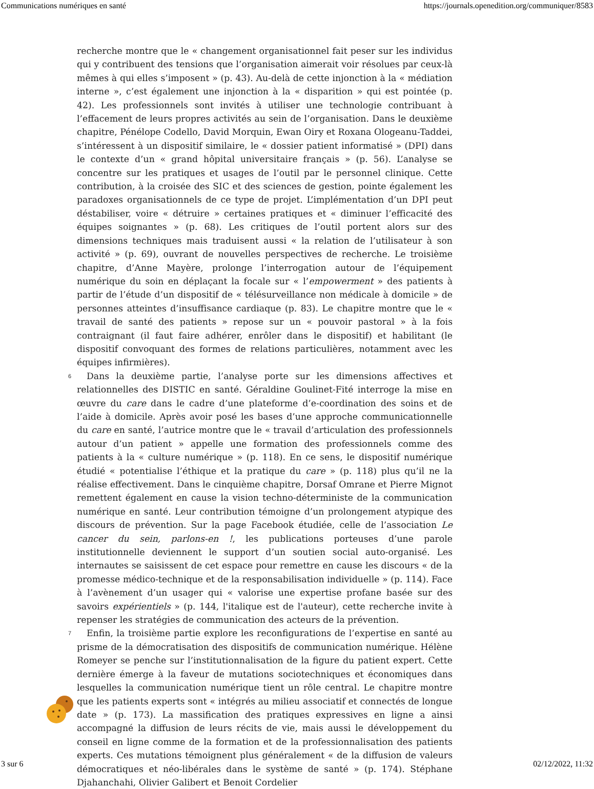Communications numériques en santé https://journals.openedition.org/communiquer/8583
recherche montre que le « changement organisationnel fait peser sur les individus qui y contribuent des tensions que l’organisation aimerait voir résolues par ceux-là mêmes à qui elles s’imposent » (p. 43). Au-delà de cette injonction à la « médiation interne », c’est également une injonction à la « disparition » qui est pointée (p. 42). Les professionnels sont invités à utiliser une technologie contribuant à l’effacement de leurs propres activités au sein de l’organisation. Dans le deuxième chapitre, Pénélope Codello, David Morquin, Ewan Oiry et Roxana Ologeanu-Taddei, s’intéressent à un dispositif similaire, le « dossier patient informatisé » (DPI) dans le contexte d’un « grand hôpital universitaire français » (p. 56). L’analyse se concentre sur les pratiques et usages de l’outil par le personnel clinique. Cette contribution, à la croisée des SIC et des sciences de gestion, pointe également les paradoxes organisationnels de ce type de projet. L’implémentation d’un DPI peut déstabiliser, voire « détruire » certaines pratiques et « diminuer l’efficacité des équipes soignantes » (p. 68). Les critiques de l’outil portent alors sur des dimensions techniques mais traduisent aussi « la relation de l’utilisateur à son activité » (p. 69), ouvrant de nouvelles perspectives de recherche. Le troisième chapitre, d’Anne Mayère, prolonge l’interrogation autour de l’équipement numérique du soin en déplaçant la focale sur « l’empowerment » des patients à partir de l’étude d’un dispositif de « télésurveillance non médicale à domicile » de personnes atteintes d’insuffisance cardiaque (p. 83). Le chapitre montre que le « travail de santé des patients » repose sur un « pouvoir pastoral » à la fois contraignant (il faut faire adhérer, enrôler dans le dispositif) et habilitant (le dispositif convoquant des formes de relations particulières, notamment avec les équipes infirmières).
6 Dans la deuxième partie, l’analyse porte sur les dimensions affectives et relationnelles des DISTIC en santé. Géraldine Goulinet-Fité interroge la mise en œuvre du care dans le cadre d’une plateforme d’e-coordination des soins et de l’aide à domicile. Après avoir posé les bases d’une approche communicationnelle du care en santé, l’autrice montre que le « travail d’articulation des professionnels autour d’un patient » appelle une formation des professionnels comme des patients à la « culture numérique » (p. 118). En ce sens, le dispositif numérique étudié « potentialise l’éthique et la pratique du care » (p. 118) plus qu’il ne la réalise effectivement. Dans le cinquième chapitre, Dorsaf Omrane et Pierre Mignot remettent également en cause la vision techno-déterministe de la communication numérique en santé. Leur contribution témoigne d’un prolongement atypique des discours de prévention. Sur la page Facebook étudiée, celle de l’association Le cancer du sein, parlons-en !, les publications porteuses d’une parole institutionnelle deviennent le support d’un soutien social auto-organisé. Les internautes se saisissent de cet espace pour remettre en cause les discours « de la promesse médico-technique et de la responsabilisation individuelle » (p. 114). Face à l’avènement d’un usager qui « valorise une expertise profane basée sur des savoirs expérientiels » (p. 144, l'italique est de l'auteur), cette recherche invite à repenser les stratégies de communication des acteurs de la prévention.
7 Enfin, la troisième partie explore les reconfigurations de l’expertise en santé au prisme de la démocratisation des dispositifs de communication numérique. Hélène Romeyer se penche sur l’institutionnalisation de la figure du patient expert. Cette dernière émerge à la faveur de mutations sociotechniques et économiques dans lesquelles la communication numérique tient un rôle central. Le chapitre montre que les patients experts sont « intégrés au milieu associatif et connectés de longue date » (p. 173). La massification des pratiques expressives en ligne a ainsi accompagné la diffusion de leurs récits de vie, mais aussi le développement du conseil en ligne comme de la formation et de la professionnalisation des patients experts. Ces mutations témoignent plus généralement « de la diffusion de valeurs démocratiques et néo-libérales dans le système de santé » (p. 174). Stéphane Djahanchahi, Olivier Galibert et Benoit Cordelier
3 sur 6 02/12/2022, 11:32